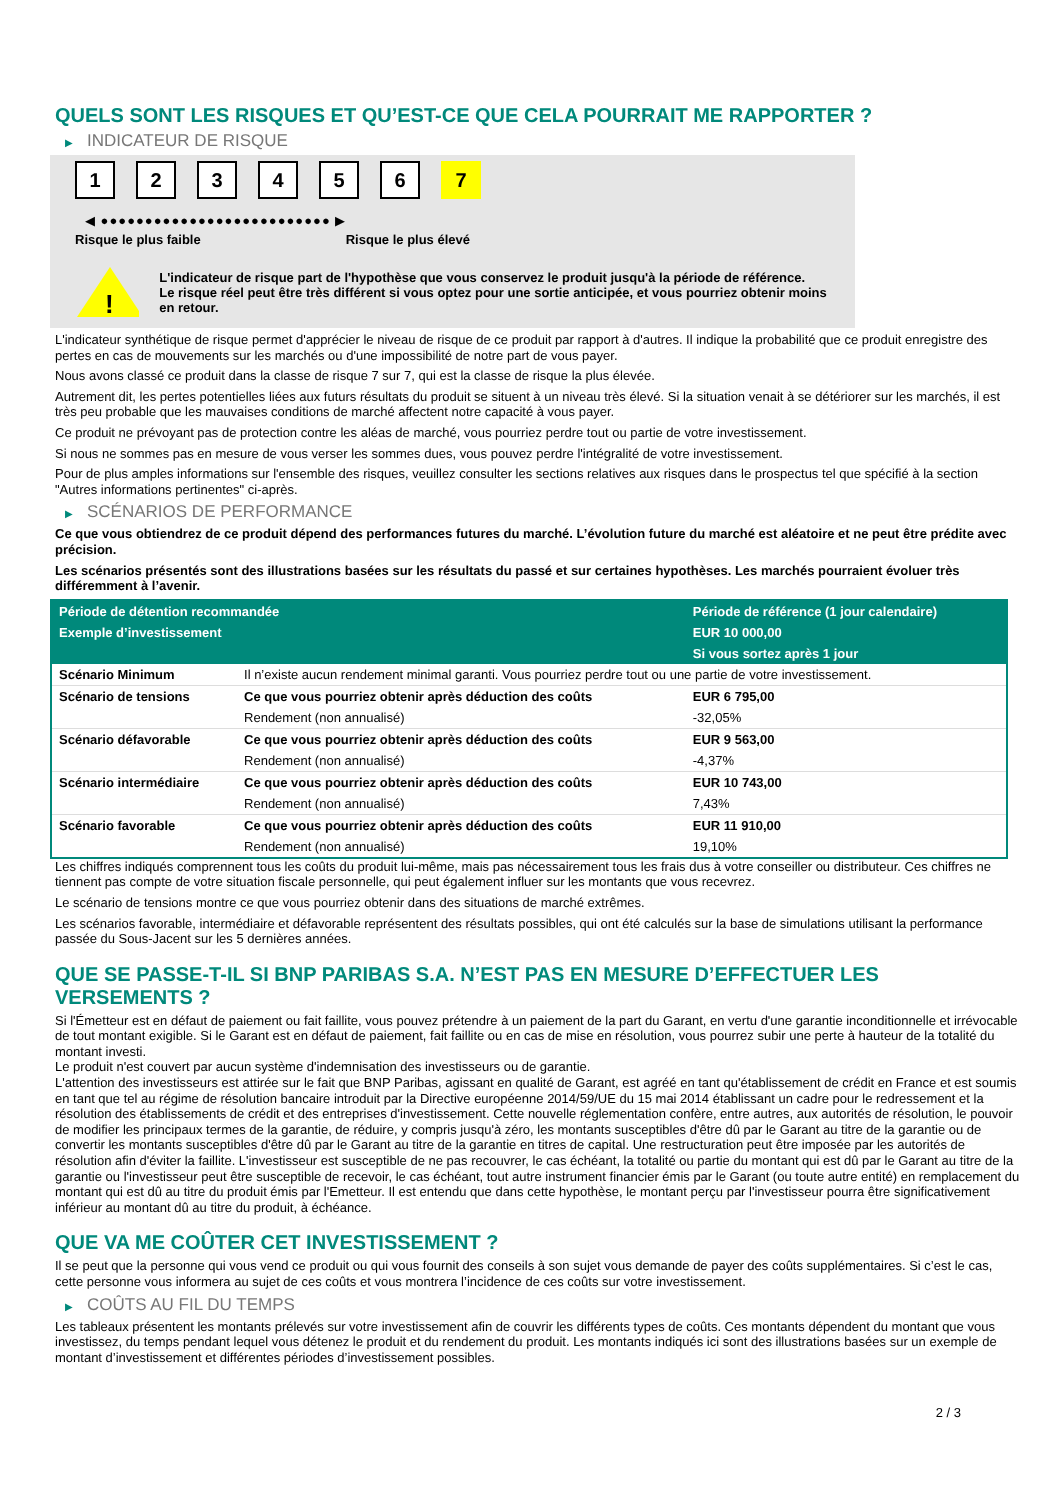QUELS SONT LES RISQUES ET QU’EST-CE QUE CELA POURRAIT ME RAPPORTER ?
▶ INDICATEUR DE RISQUE
1 2 3 4 5 6 7
◀ ●●●●●●●●●●●●●●●●●●●●●●●●●● ▶
Risque le plus faible Risque le plus élevé
!
L'indicateur de risque part de l'hypothèse que vous conservez le produit jusqu'à la période de référence.
Le risque réel peut être très différent si vous optez pour une sortie anticipée, et vous pourriez obtenir moins en retour.
L'indicateur synthétique de risque permet d'apprécier le niveau de risque de ce produit par rapport à d'autres. Il indique la probabilité que ce produit enregistre des pertes en cas de mouvements sur les marchés ou d'une impossibilité de notre part de vous payer.
Nous avons classé ce produit dans la classe de risque 7 sur 7, qui est la classe de risque la plus élevée.
Autrement dit, les pertes potentielles liées aux futurs résultats du produit se situent à un niveau très élevé. Si la situation venait à se détériorer sur les marchés, il est très peu probable que les mauvaises conditions de marché affectent notre capacité à vous payer.
Ce produit ne prévoyant pas de protection contre les aléas de marché, vous pourriez perdre tout ou partie de votre investissement.
Si nous ne sommes pas en mesure de vous verser les sommes dues, vous pouvez perdre l'intégralité de votre investissement.
Pour de plus amples informations sur l'ensemble des risques, veuillez consulter les sections relatives aux risques dans le prospectus tel que spécifié à la section "Autres informations pertinentes" ci-après.
▶ SCÉNARIOS DE PERFORMANCE
Ce que vous obtiendrez de ce produit dépend des performances futures du marché. L’évolution future du marché est aléatoire et ne peut être prédite avec précision.
Les scénarios présentés sont des illustrations basées sur les résultats du passé et sur certaines hypothèses. Les marchés pourraient évoluer très différemment à l’avenir.
| Période de détention recommandée | | Période de référence (1 jour calendaire) |
| --- | --- | --- |
| Exemple d’investissement | | EUR 10 000,00 |
| | | Si vous sortez après 1 jour |
| Scénario Minimum | Il n’existe aucun rendement minimal garanti. Vous pourriez perdre tout ou une partie de votre investissement. | |
| Scénario de tensions | Ce que vous pourriez obtenir après déduction des coûts | EUR 6 795,00 |
| | Rendement (non annualisé) | -32,05% |
| Scénario défavorable | Ce que vous pourriez obtenir après déduction des coûts | EUR 9 563,00 |
| | Rendement (non annualisé) | -4,37% |
| Scénario intermédiaire | Ce que vous pourriez obtenir après déduction des coûts | EUR 10 743,00 |
| | Rendement (non annualisé) | 7,43% |
| Scénario favorable | Ce que vous pourriez obtenir après déduction des coûts | EUR 11 910,00 |
| | Rendement (non annualisé) | 19,10% |
Les chiffres indiqués comprennent tous les coûts du produit lui-même, mais pas nécessairement tous les frais dus à votre conseiller ou distributeur. Ces chiffres ne tiennent pas compte de votre situation fiscale personnelle, qui peut également influer sur les montants que vous recevrez.
Le scénario de tensions montre ce que vous pourriez obtenir dans des situations de marché extrêmes.
Les scénarios favorable, intermédiaire et défavorable représentent des résultats possibles, qui ont été calculés sur la base de simulations utilisant la performance passée du Sous-Jacent sur les 5 dernières années.
QUE SE PASSE-T-IL SI BNP PARIBAS S.A. N’EST PAS EN MESURE D’EFFECTUER LES VERSEMENTS ?
Si l'Émetteur est en défaut de paiement ou fait faillite, vous pouvez prétendre à un paiement de la part du Garant, en vertu d'une garantie inconditionnelle et irrévocable de tout montant exigible. Si le Garant est en défaut de paiement, fait faillite ou en cas de mise en résolution, vous pourrez subir une perte à hauteur de la totalité du montant investi.
Le produit n'est couvert par aucun système d'indemnisation des investisseurs ou de garantie.
L'attention des investisseurs est attirée sur le fait que BNP Paribas, agissant en qualité de Garant, est agréé en tant qu'établissement de crédit en France et est soumis en tant que tel au régime de résolution bancaire introduit par la Directive européenne 2014/59/UE du 15 mai 2014 établissant un cadre pour le redressement et la résolution des établissements de crédit et des entreprises d'investissement. Cette nouvelle réglementation confère, entre autres, aux autorités de résolution, le pouvoir de modifier les principaux termes de la garantie, de réduire, y compris jusqu'à zéro, les montants susceptibles d'être dû par le Garant au titre de la garantie ou de convertir les montants susceptibles d'être dû par le Garant au titre de la garantie en titres de capital. Une restructuration peut être imposée par les autorités de résolution afin d'éviter la faillite. L'investisseur est susceptible de ne pas recouvrer, le cas échéant, la totalité ou partie du montant qui est dû par le Garant au titre de la garantie ou l'investisseur peut être susceptible de recevoir, le cas échéant, tout autre instrument financier émis par le Garant (ou toute autre entité) en remplacement du montant qui est dû au titre du produit émis par l'Emetteur. Il est entendu que dans cette hypothèse, le montant perçu par l'investisseur pourra être significativement inférieur au montant dû au titre du produit, à échéance.
QUE VA ME COÛTER CET INVESTISSEMENT ?
Il se peut que la personne qui vous vend ce produit ou qui vous fournit des conseils à son sujet vous demande de payer des coûts supplémentaires. Si c’est le cas, cette personne vous informera au sujet de ces coûts et vous montrera l’incidence de ces coûts sur votre investissement.
▶ COÛTS AU FIL DU TEMPS
Les tableaux présentent les montants prélevés sur votre investissement afin de couvrir les différents types de coûts. Ces montants dépendent du montant que vous investissez, du temps pendant lequel vous détenez le produit et du rendement du produit. Les montants indiqués ici sont des illustrations basées sur un exemple de montant d’investissement et différentes périodes d’investissement possibles.
2 / 3